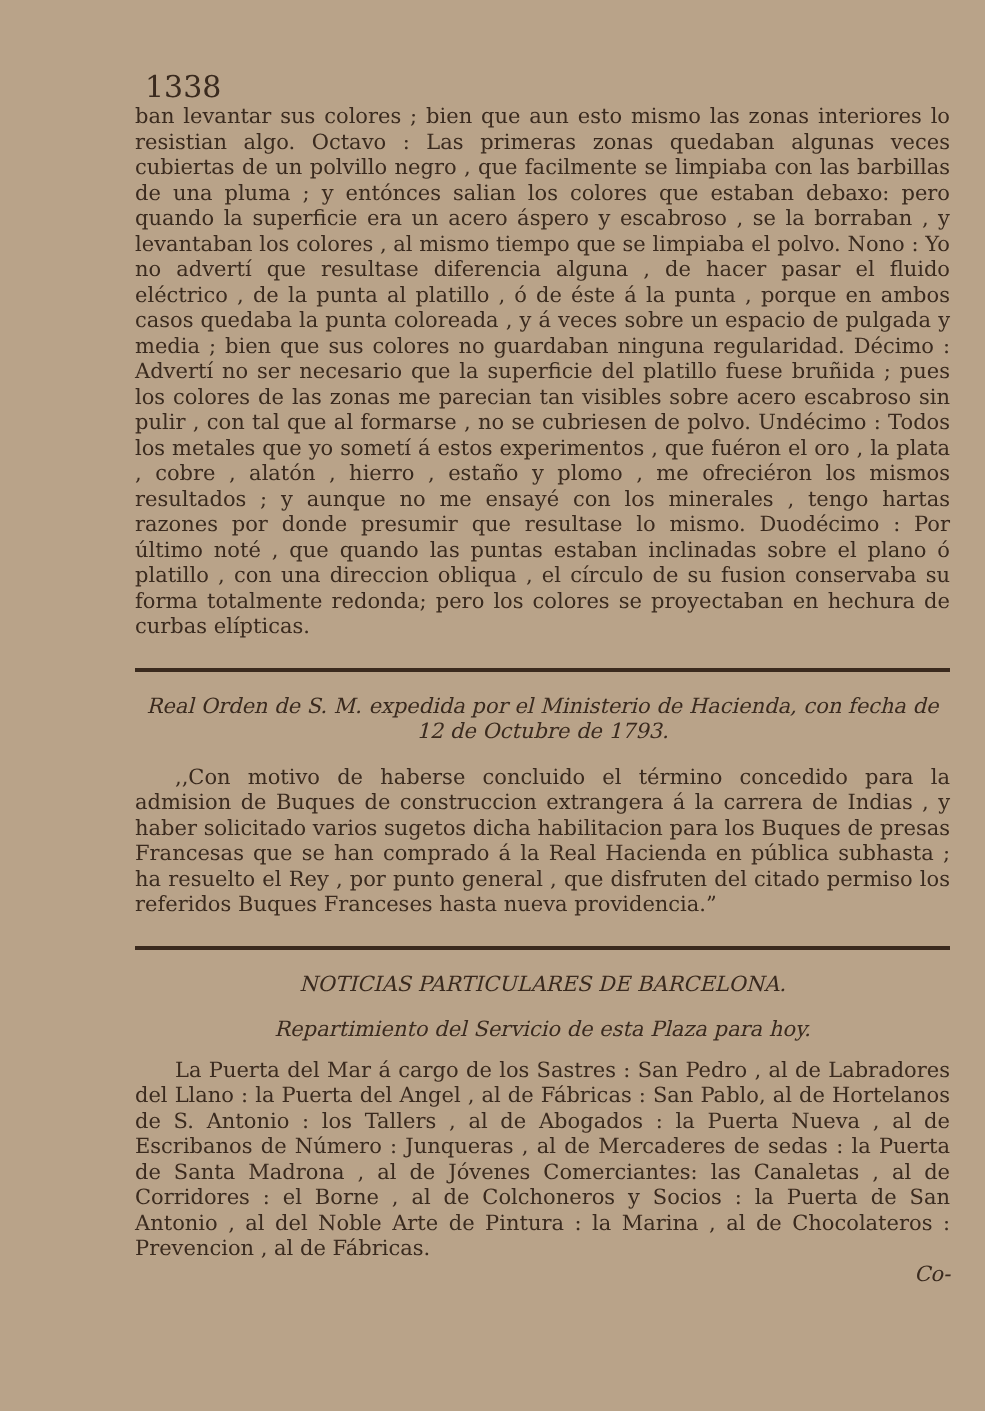1338
ban levantar sus colores ; bien que aun esto mismo las zonas interiores lo resistian algo. Octavo : Las primeras zonas quedaban algunas veces cubiertas de un polvillo negro , que facilmente se limpiaba con las barbillas de una pluma ; y entónces salian los colores que estaban debaxo: pero quando la superficie era un acero áspero y escabroso , se la borraban , y levantaban los colores , al mismo tiempo que se limpiaba el polvo. Nono : Yo no advertí que resultase diferencia alguna , de hacer pasar el fluido eléctrico , de la punta al platillo , ó de éste á la punta , porque en ambos casos quedaba la punta coloreada , y á veces sobre un espacio de pulgada y media ; bien que sus colores no guardaban ninguna regularidad. Décimo : Advertí no ser necesario que la superficie del platillo fuese bruñida ; pues los colores de las zonas me parecian tan visibles sobre acero escabroso sin pulir , con tal que al formarse , no se cubriesen de polvo. Undécimo : Todos los metales que yo sometí á estos experimentos , que fuéron el oro , la plata , cobre , alatón , hierro , estaño y plomo , me ofreciéron los mismos resultados ; y aunque no me ensayé con los minerales , tengo hartas razones por donde presumir que resultase lo mismo. Duodécimo : Por último noté , que quando las puntas estaban inclinadas sobre el plano ó platillo , con una direccion obliqua , el círculo de su fusion conservaba su forma totalmente redonda; pero los colores se proyectaban en hechura de curbas elípticas.
Real Orden de S. M. expedida por el Ministerio de Hacienda, con fecha de 12 de Octubre de 1793.
,,Con motivo de haberse concluido el término concedido para la admision de Buques de construccion extrangera á la carrera de Indias , y haber solicitado varios sugetos dicha habilitacion para los Buques de presas Francesas que se han comprado á la Real Hacienda en pública subhasta ; ha resuelto el Rey , por punto general , que disfruten del citado permiso los referidos Buques Franceses hasta nueva providencia.”
NOTICIAS PARTICULARES DE BARCELONA.
Repartimiento del Servicio de esta Plaza para hoy.
La Puerta del Mar á cargo de los Sastres : San Pedro , al de Labradores del Llano : la Puerta del Angel , al de Fábricas : San Pablo, al de Hortelanos de S. Antonio : los Tallers , al de Abogados : la Puerta Nueva , al de Escribanos de Número : Junqueras , al de Mercaderes de sedas : la Puerta de Santa Madrona , al de Jóvenes Comerciantes: las Canaletas , al de Corridores : el Borne , al de Colchoneros y Socios : la Puerta de San Antonio , al del Noble Arte de Pintura : la Marina , al de Chocolateros : Prevencion , al de Fábricas.
Co-